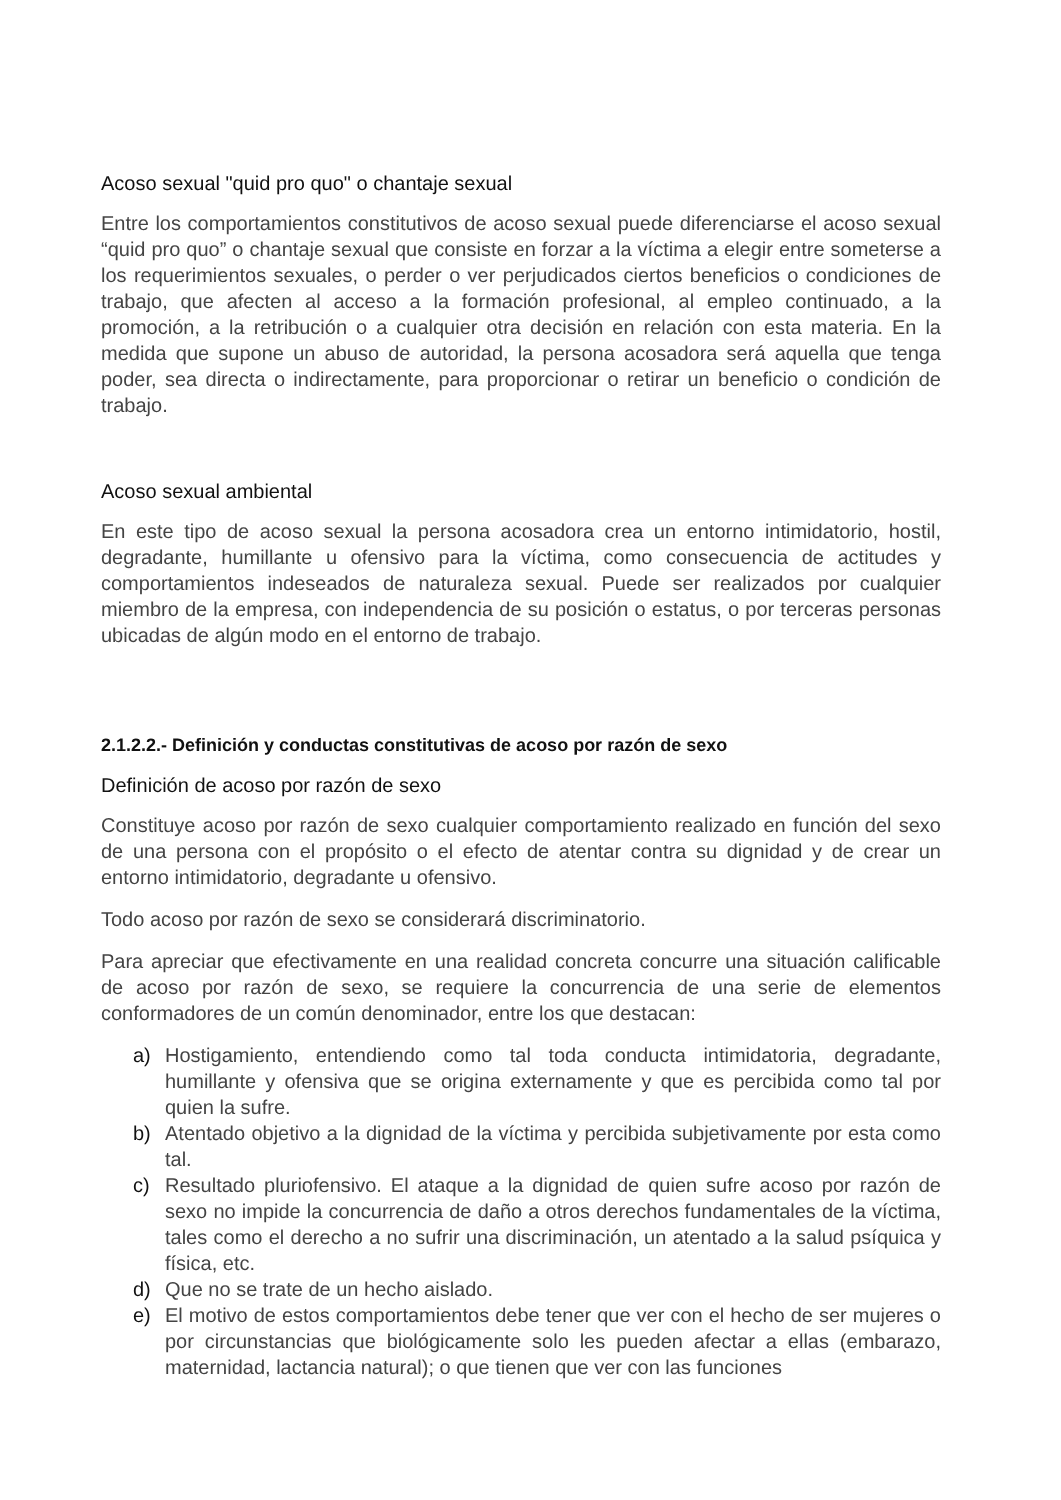Acoso sexual "quid pro quo" o chantaje sexual
Entre los comportamientos constitutivos de acoso sexual puede diferenciarse el acoso sexual “quid pro quo” o chantaje sexual que consiste en forzar a la víctima a elegir entre someterse a los requerimientos sexuales, o perder o ver perjudicados ciertos beneficios o condiciones de trabajo, que afecten al acceso a la formación profesional, al empleo continuado, a la promoción, a la retribución o a cualquier otra decisión en relación con esta materia. En la medida que supone un abuso de autoridad, la persona acosadora será aquella que tenga poder, sea directa o indirectamente, para proporcionar o retirar un beneficio o condición de trabajo.
Acoso sexual ambiental
En este tipo de acoso sexual la persona acosadora crea un entorno intimidatorio, hostil, degradante, humillante u ofensivo para la víctima, como consecuencia de actitudes y comportamientos indeseados de naturaleza sexual. Puede ser realizados por cualquier miembro de la empresa, con independencia de su posición o estatus, o por terceras personas ubicadas de algún modo en el entorno de trabajo.
2.1.2.2.- Definición y conductas constitutivas de acoso por razón de sexo
Definición de acoso por razón de sexo
Constituye acoso por razón de sexo cualquier comportamiento realizado en función del sexo de una persona con el propósito o el efecto de atentar contra su dignidad y de crear un entorno intimidatorio, degradante u ofensivo.
Todo acoso por razón de sexo se considerará discriminatorio.
Para apreciar que efectivamente en una realidad concreta concurre una situación calificable de acoso por razón de sexo, se requiere la concurrencia de una serie de elementos conformadores de un común denominador, entre los que destacan:
a) Hostigamiento, entendiendo como tal toda conducta intimidatoria, degradante, humillante y ofensiva que se origina externamente y que es percibida como tal por quien la sufre.
b) Atentado objetivo a la dignidad de la víctima y percibida subjetivamente por esta como tal.
c) Resultado pluriofensivo. El ataque a la dignidad de quien sufre acoso por razón de sexo no impide la concurrencia de daño a otros derechos fundamentales de la víctima, tales como el derecho a no sufrir una discriminación, un atentado a la salud psíquica y física, etc.
d) Que no se trate de un hecho aislado.
e) El motivo de estos comportamientos debe tener que ver con el hecho de ser mujeres o por circunstancias que biológicamente solo les pueden afectar a ellas (embarazo, maternidad, lactancia natural); o que tienen que ver con las funciones